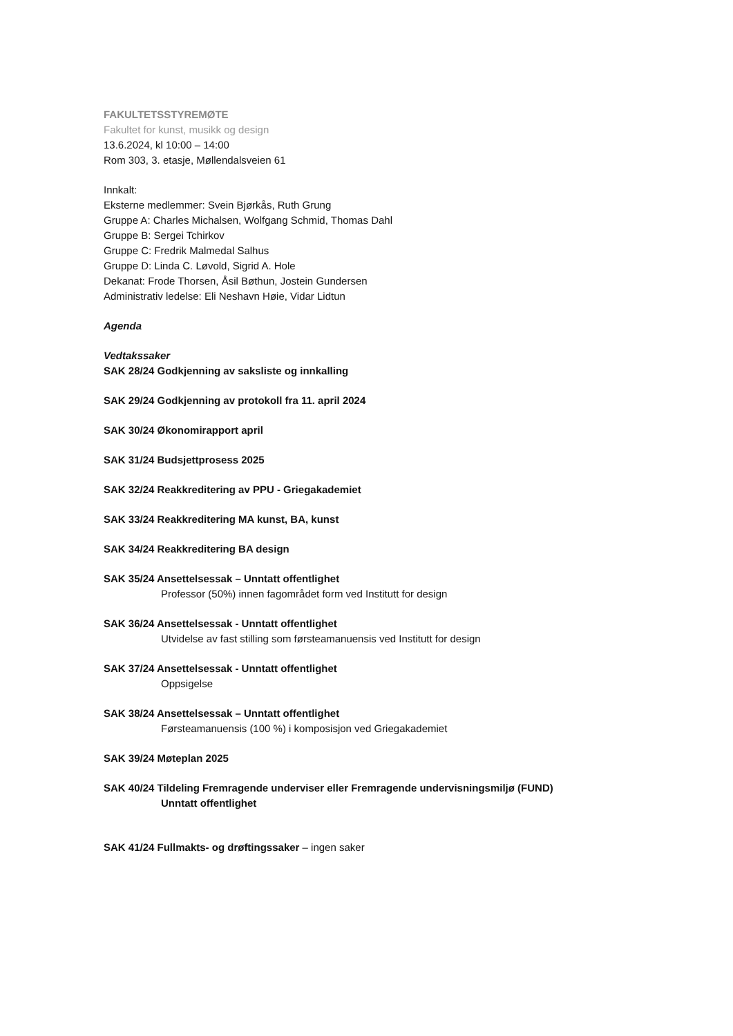FAKULTETSSTYREMØTE
Fakultet for kunst, musikk og design
13.6.2024, kl 10:00 – 14:00
Rom 303, 3. etasje, Møllendalsveien 61
Innkalt:
Eksterne medlemmer: Svein Bjørkås, Ruth Grung
Gruppe A: Charles Michalsen, Wolfgang Schmid, Thomas Dahl
Gruppe B: Sergei Tchirkov
Gruppe C: Fredrik Malmedal Salhus
Gruppe D: Linda C. Løvold, Sigrid A. Hole
Dekanat: Frode Thorsen, Åsil Bøthun, Jostein Gundersen
Administrativ ledelse: Eli Neshavn Høie, Vidar Lidtun
Agenda
Vedtakssaker
SAK 28/24 Godkjenning av saksliste og innkalling
SAK 29/24 Godkjenning av protokoll fra 11. april 2024
SAK 30/24 Økonomirapport april
SAK 31/24 Budsjettprosess 2025
SAK 32/24 Reakkreditering av PPU - Griegakademiet
SAK 33/24 Reakkreditering MA kunst, BA, kunst
SAK 34/24 Reakkreditering BA design
SAK 35/24 Ansettelsessak – Unntatt offentlighet
Professor (50%) innen fagområdet form ved Institutt for design
SAK 36/24 Ansettelsessak - Unntatt offentlighet
Utvidelse av fast stilling som førsteamanuensis ved Institutt for design
SAK 37/24 Ansettelsessak - Unntatt offentlighet
Oppsigelse
SAK 38/24 Ansettelsessak – Unntatt offentlighet
Førsteamanuensis (100 %) i komposisjon ved Griegakademiet
SAK 39/24 Møteplan 2025
SAK 40/24 Tildeling Fremragende underviser eller Fremragende undervisningsmiljø (FUND)
Unntatt offentlighet
SAK 41/24 Fullmakts- og drøftingssaker – ingen saker